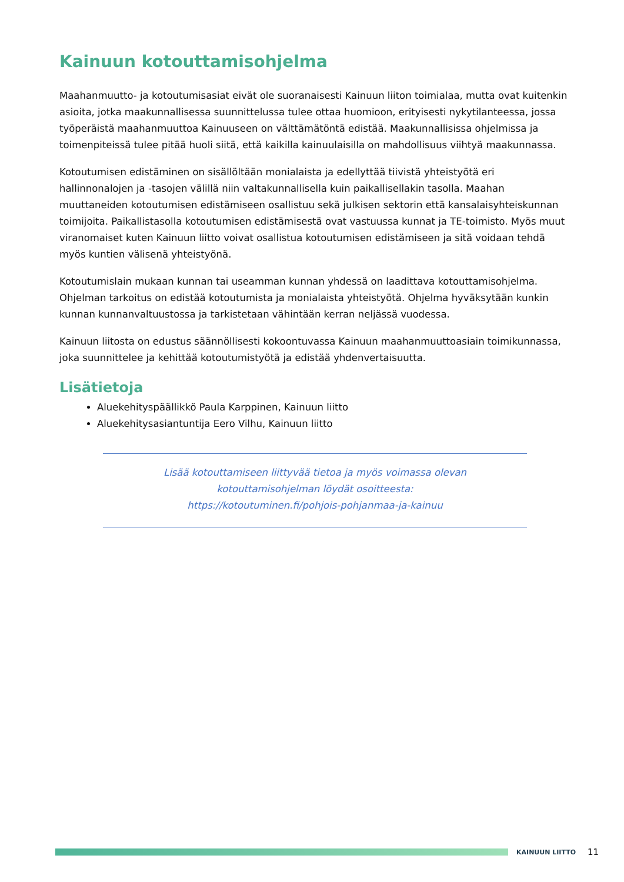Kainuun kotouttamisohjelma
Maahanmuutto- ja kotoutumisasiat eivät ole suoranaisesti Kainuun liiton toimialaa, mutta ovat kuitenkin asioita, jotka maakunnallisessa suunnittelussa tulee ottaa huomioon, erityisesti nykytilanteessa, jossa työperäistä maahanmuuttoa Kainuuseen on välttämätöntä edistää. Maakunnallisissa ohjelmissa ja toimenpiteissä tulee pitää huoli siitä, että kaikilla kainuulaisilla on mahdollisuus viihtyä maakunnassa.
Kotoutumisen edistäminen on sisällöltään monialaista ja edellyttää tiivistä yhteistyötä eri hallinnonalojen ja -tasojen välillä niin valtakunnallisella kuin paikallisellakin tasolla. Maahan muuttaneiden kotoutumisen edistämiseen osallistuu sekä julkisen sektorin että kansalaisyhteiskunnan toimijoita. Paikallistasolla kotoutumisen edistämisestä ovat vastuussa kunnat ja TE-toimisto. Myös muut viranomaiset kuten Kainuun liitto voivat osallistua kotoutumisen edistämiseen ja sitä voidaan tehdä myös kuntien välisenä yhteistyönä.
Kotoutumislain mukaan kunnan tai useamman kunnan yhdessä on laadittava kotouttamisohjelma. Ohjelman tarkoitus on edistää kotoutumista ja monialaista yhteistyötä. Ohjelma hyväksytään kunkin kunnan kunnanvaltuustossa ja tarkistetaan vähintään kerran neljässä vuodessa.
Kainuun liitosta on edustus säännöllisesti kokoontuvassa Kainuun maahanmuuttoasiain toimikunnassa, joka suunnittelee ja kehittää kotoutumistyötä ja edistää yhdenvertaisuutta.
Lisätietoja
Aluekehityspäällikkö Paula Karppinen, Kainuun liitto
Aluekehitysasiantuntija Eero Vilhu, Kainuun liitto
Lisää kotouttamiseen liittyvää tietoa ja myös voimassa olevan
kotouttamisohjelman löydät osoitteesta:
https://kotoutuminen.fi/pohjois-pohjanmaa-ja-kainuu
KAINUUN LIITTO
11